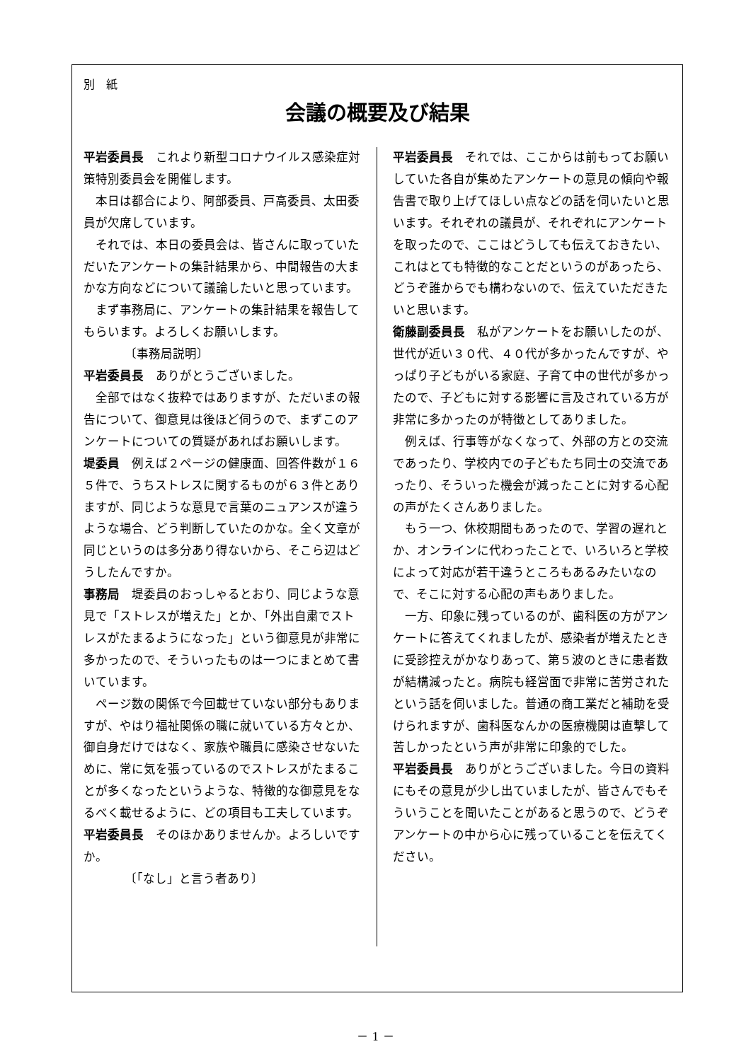別　紙
会議の概要及び結果
平岩委員長　これより新型コロナウイルス感染症対策特別委員会を開催します。
本日は都合により、阿部委員、戸高委員、太田委員が欠席しています。
それでは、本日の委員会は、皆さんに取っていただいたアンケートの集計結果から、中間報告の大まかな方向などについて議論したいと思っています。
まず事務局に、アンケートの集計結果を報告してもらいます。よろしくお願いします。
〔事務局説明〕
平岩委員長　ありがとうございました。
全部ではなく抜粋ではありますが、ただいまの報告について、御意見は後ほど伺うので、まずこのアンケートについての質疑があればお願いします。
堤委員　例えば２ページの健康面、回答件数が１６５件で、うちストレスに関するものが６３件とありますが、同じような意見で言葉のニュアンスが違うような場合、どう判断していたのかな。全く文章が同じというのは多分あり得ないから、そこら辺はどうしたんですか。
事務局　堤委員のおっしゃるとおり、同じような意見で「ストレスが増えた」とか、「外出自粛でストレスがたまるようになった」という御意見が非常に多かったので、そういったものは一つにまとめて書いています。
ページ数の関係で今回載せていない部分もありますが、やはり福祉関係の職に就いている方々とか、御自身だけではなく、家族や職員に感染させないために、常に気を張っているのでストレスがたまることが多くなったというような、特徴的な御意見をなるべく載せるように、どの項目も工夫しています。
平岩委員長　そのほかありませんか。よろしいですか。
〔「なし」と言う者あり〕
平岩委員長　それでは、ここからは前もってお願いしていた各自が集めたアンケートの意見の傾向や報告書で取り上げてほしい点などの話を伺いたいと思います。それぞれの議員が、それぞれにアンケートを取ったので、ここはどうしても伝えておきたい、これはとても特徴的なことだというのがあったら、どうぞ誰からでも構わないので、伝えていただきたいと思います。
衛藤副委員長　私がアンケートをお願いしたのが、世代が近い３０代、４０代が多かったんですが、やっぱり子どもがいる家庭、子育て中の世代が多かったので、子どもに対する影響に言及されている方が非常に多かったのが特徴としてありました。
例えば、行事等がなくなって、外部の方との交流であったり、学校内での子どもたち同士の交流であったり、そういった機会が減ったことに対する心配の声がたくさんありました。
もう一つ、休校期間もあったので、学習の遅れとか、オンラインに代わったことで、いろいろと学校によって対応が若干違うところもあるみたいなので、そこに対する心配の声もありました。
一方、印象に残っているのが、歯科医の方がアンケートに答えてくれましたが、感染者が増えたときに受診控えがかなりあって、第５波のときに患者数が結構減ったと。病院も経営面で非常に苦労されたという話を伺いました。普通の商工業だと補助を受けられますが、歯科医なんかの医療機関は直撃して苦しかったという声が非常に印象的でした。
平岩委員長　ありがとうございました。今日の資料にもその意見が少し出ていましたが、皆さんでもそういうことを聞いたことがあると思うので、どうぞアンケートの中から心に残っていることを伝えてください。
－ 1 －